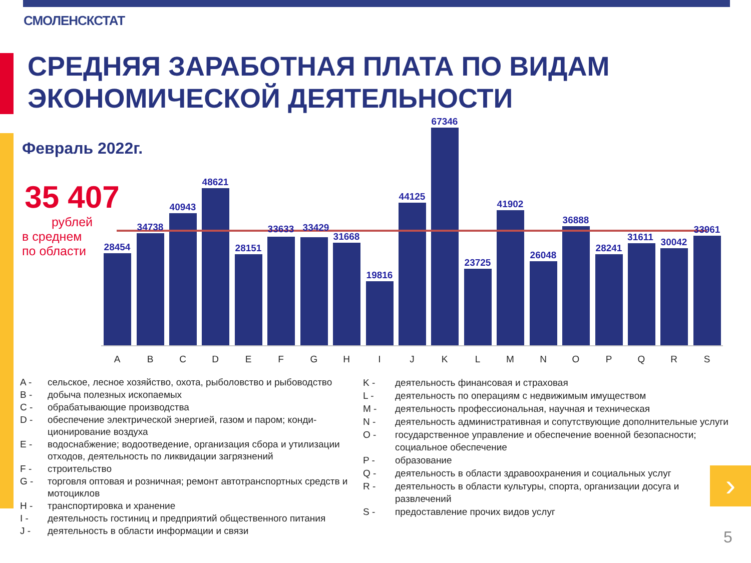СМОЛЕНСКСТАТ
СРЕДНЯЯ ЗАРАБОТНАЯ ПЛАТА ПО ВИДАМ ЭКОНОМИЧЕСКОЙ ДЕЯТЕЛЬНОСТИ
Февраль 2022г.
35 407
рублей
в среднем
по области
28454
34738
40943
48621
28151
33633
33429
31668
19816
44125
67346
23725
41902
26048
36888
28241
31611
30042
33961
A
B
C
D
E
F
G
H
I
J
K
L
M
N
O
P
Q
R
S
A - сельское, лесное хозяйство, охота, рыболовство и рыбоводство
B - добыча полезных ископаемых
C - обрабатывающие производства
D - обеспечение электрической энергией, газом и паром; конди-ционирование воздуха
E - водоснабжение; водоотведение, организация сбора и утилизации отходов, деятельность по ликвидации загрязнений
F - строительство
G - торговля оптовая и розничная; ремонт автотранспортных средств и мотоциклов
H - транспортировка и хранение
I - деятельность гостиниц и предприятий общественного питания
J - деятельность в области информации и связи
K - деятельность финансовая и страховая
L - деятельность по операциям с недвижимым имуществом
M - деятельность профессиональная, научная и техническая
N - деятельность административная и сопутствующие дополнительные услуги
O - государственное управление и обеспечение военной безопасности; социальное обеспечение
P - образование
Q - деятельность в области здравоохранения и социальных услуг
R - деятельность в области культуры, спорта, организации досуга и развлечений
S - предоставление прочих видов услуг
›
5